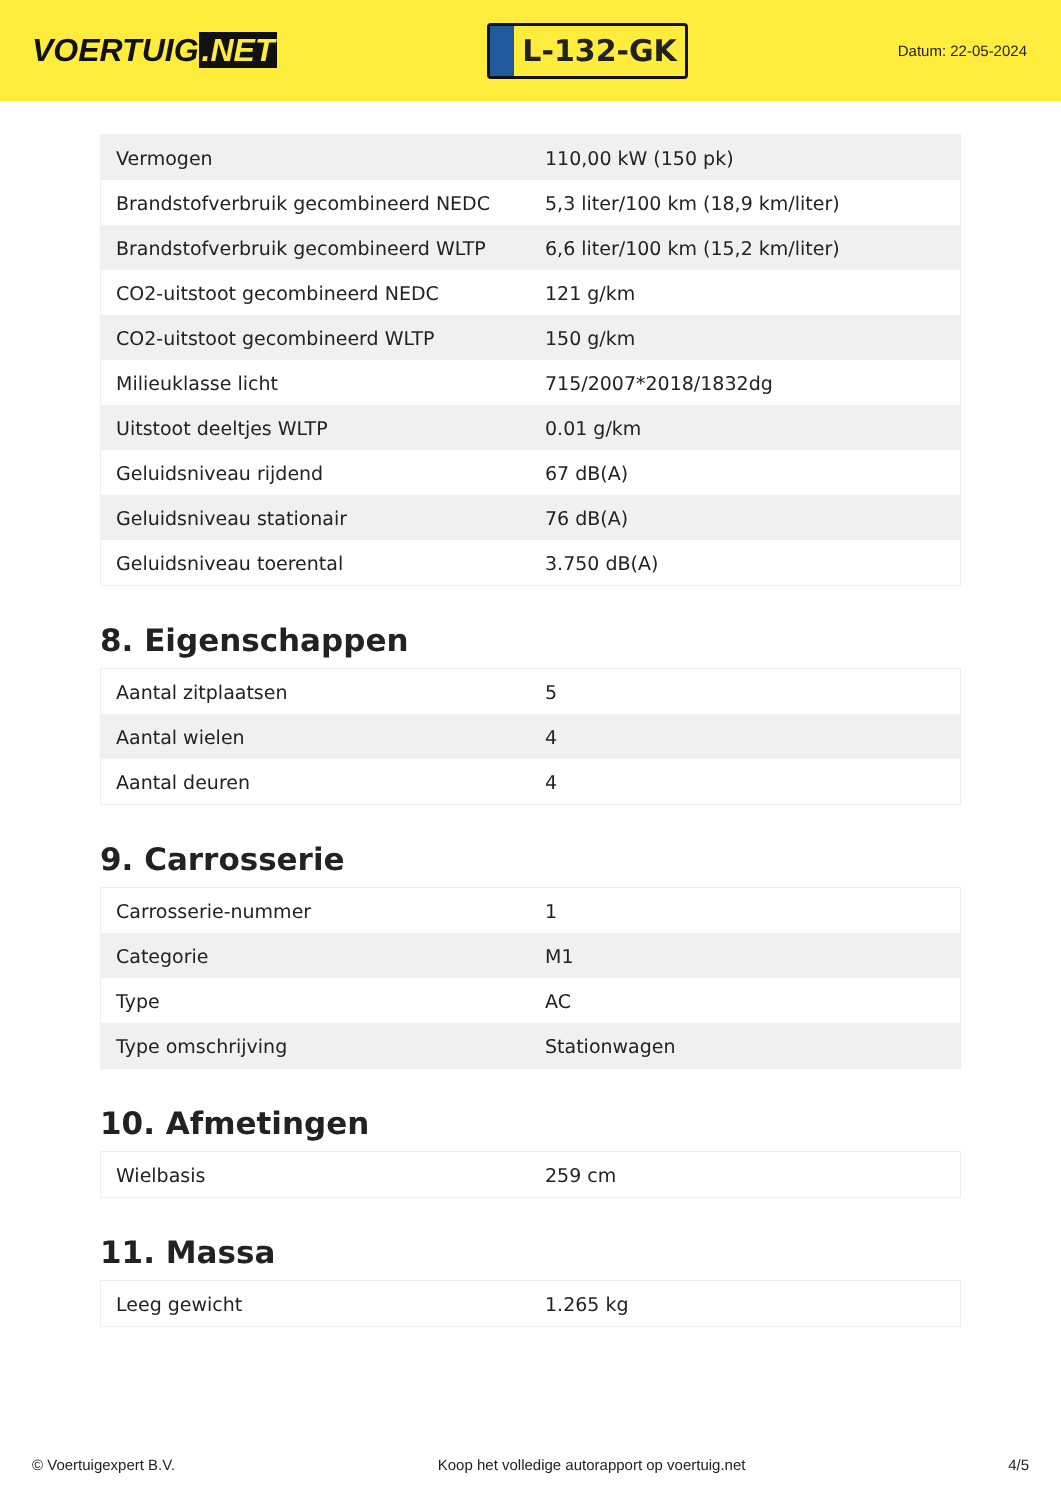VOERTUIG.NET
L-132-GK
Datum: 22-05-2024
| Vermogen | 110,00 kW (150 pk) |
| Brandstofverbruik gecombineerd NEDC | 5,3 liter/100 km (18,9 km/liter) |
| Brandstofverbruik gecombineerd WLTP | 6,6 liter/100 km (15,2 km/liter) |
| CO2-uitstoot gecombineerd NEDC | 121 g/km |
| CO2-uitstoot gecombineerd WLTP | 150 g/km |
| Milieuklasse licht | 715/2007*2018/1832dg |
| Uitstoot deeltjes WLTP | 0.01 g/km |
| Geluidsniveau rijdend | 67 dB(A) |
| Geluidsniveau stationair | 76 dB(A) |
| Geluidsniveau toerental | 3.750 dB(A) |
8. Eigenschappen
| Aantal zitplaatsen | 5 |
| Aantal wielen | 4 |
| Aantal deuren | 4 |
9. Carrosserie
| Carrosserie-nummer | 1 |
| Categorie | M1 |
| Type | AC |
| Type omschrijving | Stationwagen |
10. Afmetingen
| Wielbasis | 259 cm |
11. Massa
| Leeg gewicht | 1.265 kg |
© Voertuigexpert B.V. Koop het volledige autorapport op voertuig.net 4/5